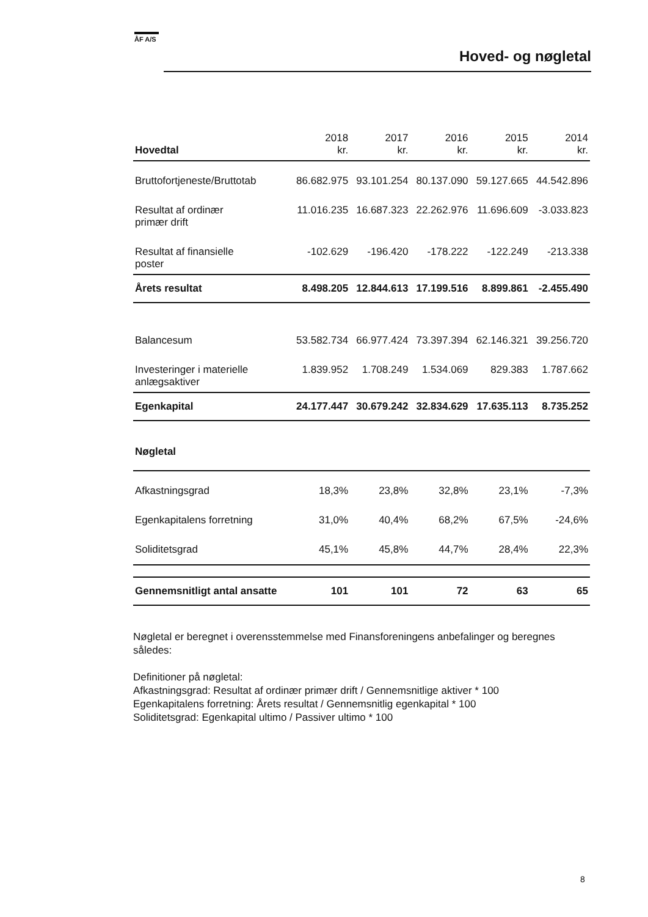ÅF A/S
Hoved- og nøgletal
| Hovedtal | 2018 kr. | 2017 kr. | 2016 kr. | 2015 kr. | 2014 kr. |
| --- | --- | --- | --- | --- | --- |
| Bruttofortjeneste/Bruttotab | 86.682.975 | 93.101.254 | 80.137.090 | 59.127.665 | 44.542.896 |
| Resultat af ordinær primær drift | 11.016.235 | 16.687.323 | 22.262.976 | 11.696.609 | -3.033.823 |
| Resultat af finansielle poster | -102.629 | -196.420 | -178.222 | -122.249 | -213.338 |
| Årets resultat | 8.498.205 | 12.844.613 | 17.199.516 | 8.899.861 | -2.455.490 |
| Balancesum | 53.582.734 | 66.977.424 | 73.397.394 | 62.146.321 | 39.256.720 |
| Investeringer i materielle anlægsaktiver | 1.839.952 | 1.708.249 | 1.534.069 | 829.383 | 1.787.662 |
| Egenkapital | 24.177.447 | 30.679.242 | 32.834.629 | 17.635.113 | 8.735.252 |
| Nøgletal | | | | | |
| Afkastningsgrad | 18,3% | 23,8% | 32,8% | 23,1% | -7,3% |
| Egenkapitalens forretning | 31,0% | 40,4% | 68,2% | 67,5% | -24,6% |
| Soliditetsgrad | 45,1% | 45,8% | 44,7% | 28,4% | 22,3% |
| Gennemsnitligt antal ansatte | 101 | 101 | 72 | 63 | 65 |
Nøgletal er beregnet i overensstemmelse med Finansforeningens anbefalinger og beregnes således:
Definitioner på nøgletal:
Afkastningsgrad: Resultat af ordinær primær drift / Gennemsnitlige aktiver * 100
Egenkapitalens forretning: Årets resultat / Gennemsnitlig egenkapital * 100
Soliditetsgrad: Egenkapital ultimo / Passiver ultimo * 100
8